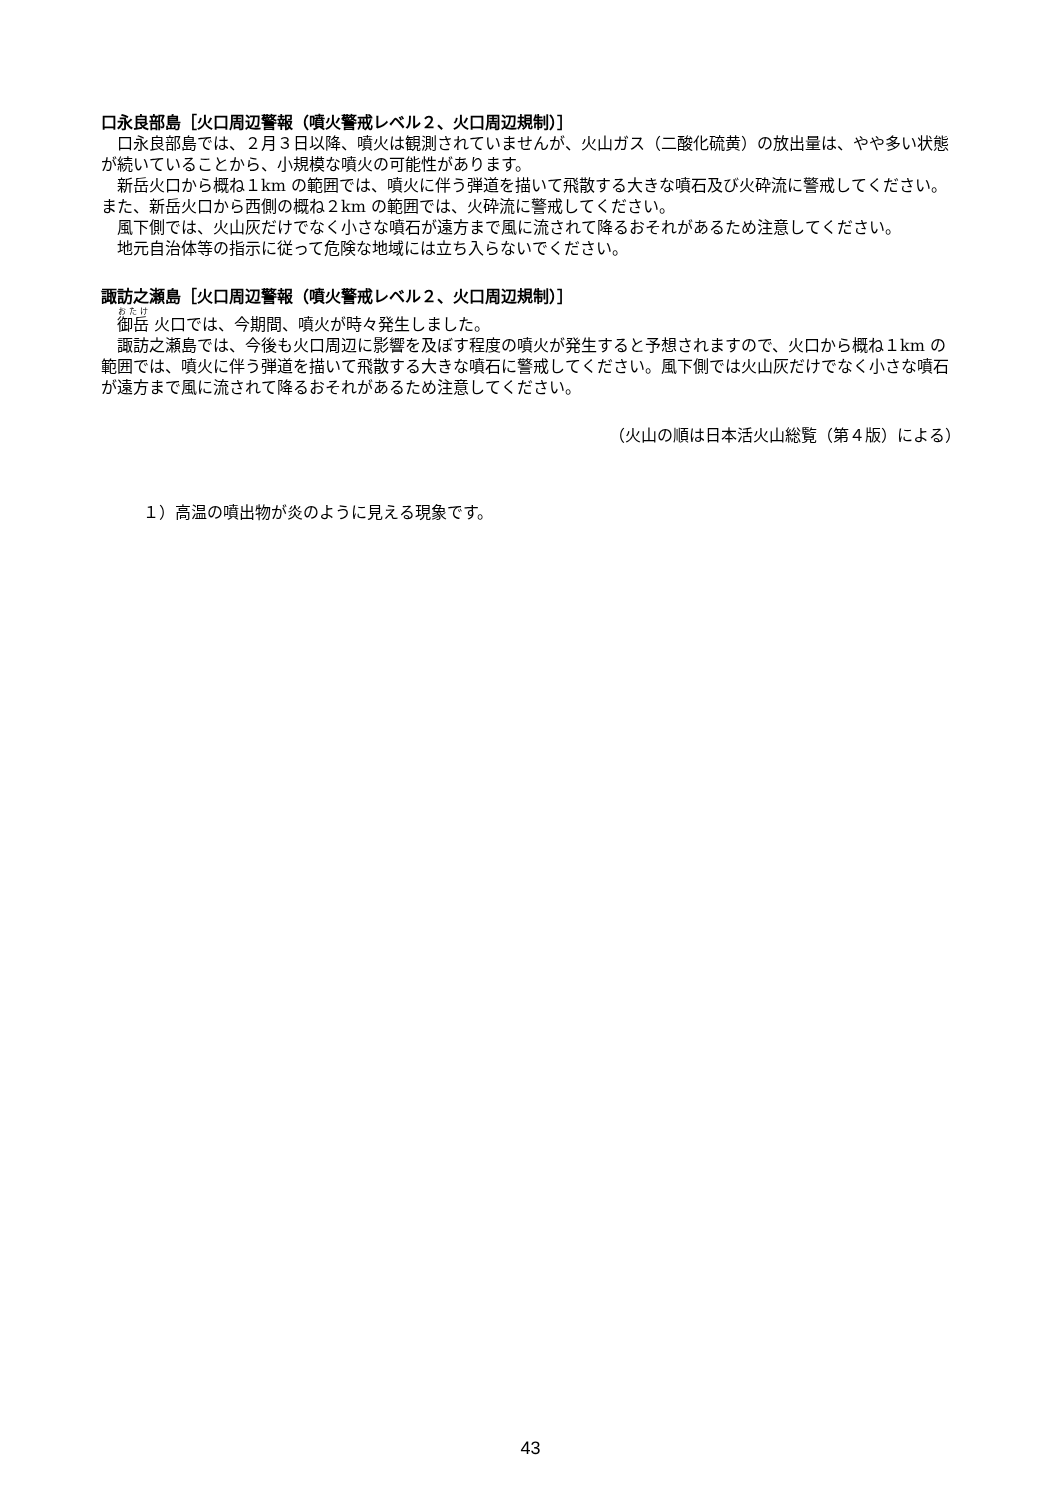口永良部島［火口周辺警報（噴火警戒レベル２、火口周辺規制）］
口永良部島では、２月３日以降、噴火は観測されていませんが、火山ガス（二酸化硫黄）の放出量は、やや多い状態が続いていることから、小規模な噴火の可能性があります。
新岳火口から概ね１km の範囲では、噴火に伴う弾道を描いて飛散する大きな噴石及び火砕流に警戒してください。また、新岳火口から西側の概ね２km の範囲では、火砕流に警戒してください。
風下側では、火山灰だけでなく小さな噴石が遠方まで風に流されて降るおそれがあるため注意してください。
地元自治体等の指示に従って危険な地域には立ち入らないでください。
諏訪之瀬島［火口周辺警報（噴火警戒レベル２、火口周辺規制）］
御岳 火口では、今期間、噴火が時々発生しました。
諏訪之瀬島では、今後も火口周辺に影響を及ぼす程度の噴火が発生すると予想されますので、火口から概ね１km の範囲では、噴火に伴う弾道を描いて飛散する大きな噴石に警戒してください。風下側では火山灰だけでなく小さな噴石が遠方まで風に流されて降るおそれがあるため注意してください。
（火山の順は日本活火山総覧（第４版）による）
１）高温の噴出物が炎のように見える現象です。
43